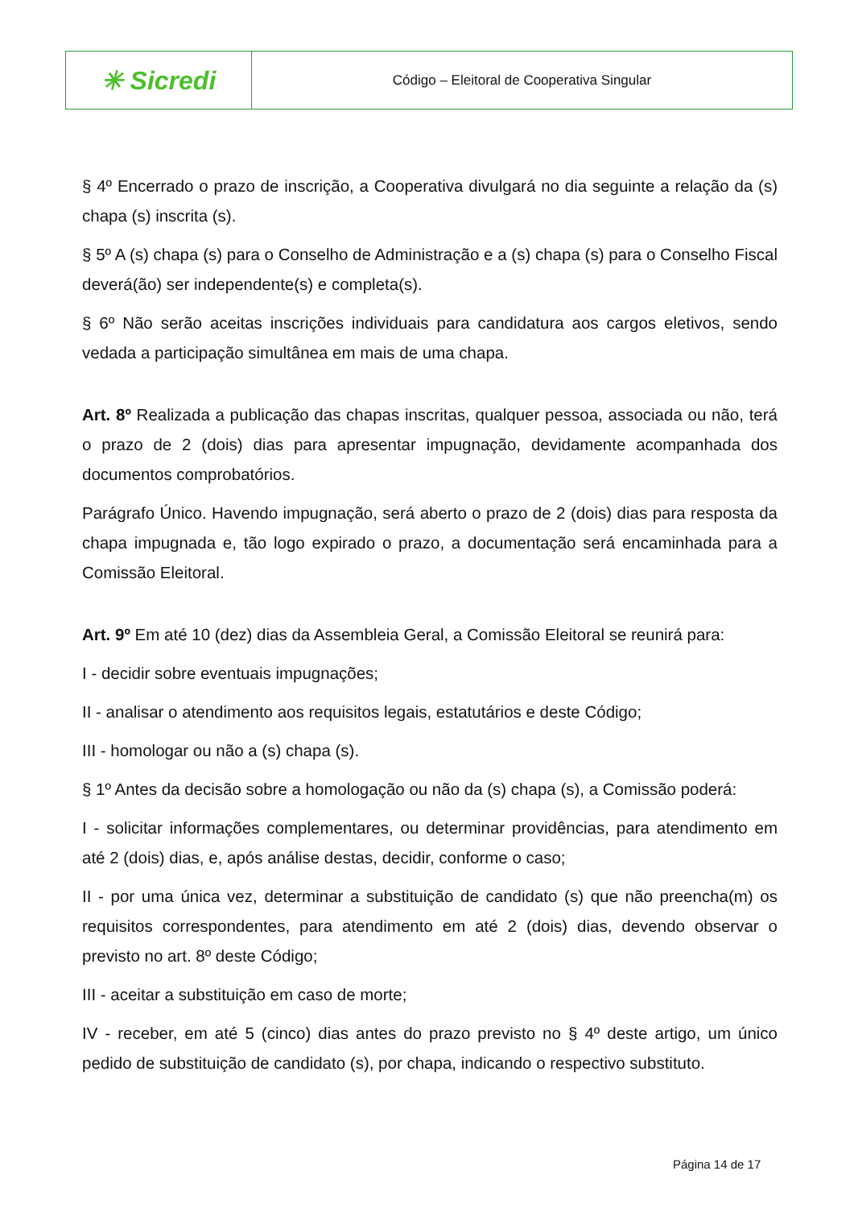| ✳ Sicredi | Código – Eleitoral de Cooperativa Singular |
§ 4º Encerrado o prazo de inscrição, a Cooperativa divulgará no dia seguinte a relação da (s) chapa (s) inscrita (s).
§ 5º A (s) chapa (s) para o Conselho de Administração e a (s) chapa (s) para o Conselho Fiscal deverá(ão) ser independente(s) e completa(s).
§ 6º Não serão aceitas inscrições individuais para candidatura aos cargos eletivos, sendo vedada a participação simultânea em mais de uma chapa.
Art. 8º Realizada a publicação das chapas inscritas, qualquer pessoa, associada ou não, terá o prazo de 2 (dois) dias para apresentar impugnação, devidamente acompanhada dos documentos comprobatórios.
Parágrafo Único. Havendo impugnação, será aberto o prazo de 2 (dois) dias para resposta da chapa impugnada e, tão logo expirado o prazo, a documentação será encaminhada para a Comissão Eleitoral.
Art. 9º Em até 10 (dez) dias da Assembleia Geral, a Comissão Eleitoral se reunirá para:
I - decidir sobre eventuais impugnações;
II - analisar o atendimento aos requisitos legais, estatutários e deste Código;
III - homologar ou não a (s) chapa (s).
§ 1º Antes da decisão sobre a homologação ou não da (s) chapa (s), a Comissão poderá:
I - solicitar informações complementares, ou determinar providências, para atendimento em até 2 (dois) dias, e, após análise destas, decidir, conforme o caso;
II - por uma única vez, determinar a substituição de candidato (s) que não preencha(m) os requisitos correspondentes, para atendimento em até 2 (dois) dias, devendo observar o previsto no art. 8º deste Código;
III - aceitar a substituição em caso de morte;
IV - receber, em até 5 (cinco) dias antes do prazo previsto no § 4º deste artigo, um único pedido de substituição de candidato (s), por chapa, indicando o respectivo substituto.
Página 14 de 17